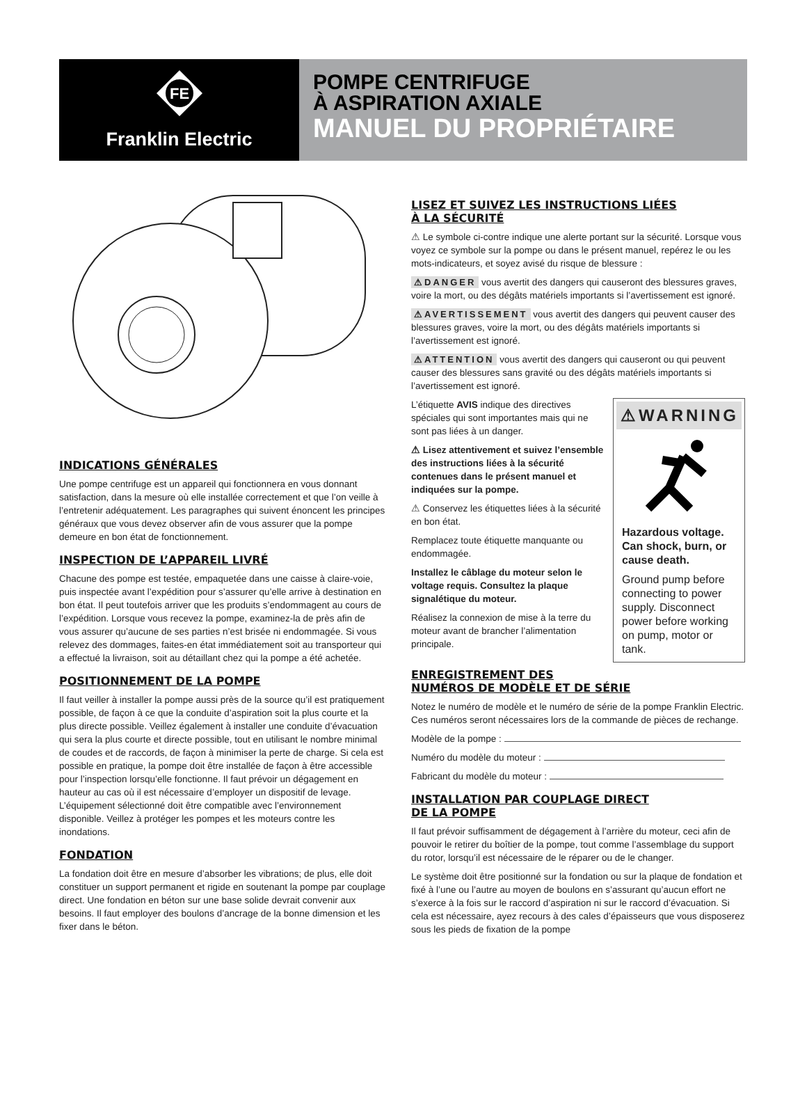FE
Franklin Electric
POMPE CENTRIFUGE
À ASPIRATION AXIALE
MANUEL DU PROPRIÉTAIRE
INDICATIONS GÉNÉRALES
Une pompe centrifuge est un appareil qui fonctionnera en vous donnant satisfaction, dans la mesure où elle installée correctement et que l’on veille à l’entretenir adéquatement. Les paragraphes qui suivent énoncent les principes généraux que vous devez observer afin de vous assurer que la pompe demeure en bon état de fonctionnement.
INSPECTION DE L’APPAREIL LIVRÉ
Chacune des pompe est testée, empaquetée dans une caisse à claire-voie, puis inspectée avant l’expédition pour s’assurer qu’elle arrive à destination en bon état. Il peut toutefois arriver que les produits s’endommagent au cours de l’expédition. Lorsque vous recevez la pompe, examinez-la de près afin de vous assurer qu’aucune de ses parties n’est brisée ni endommagée. Si vous relevez des dommages, faites-en état immédiatement soit au transporteur qui a effectué la livraison, soit au détaillant chez qui la pompe a été achetée.
POSITIONNEMENT DE LA POMPE
Il faut veiller à installer la pompe aussi près de la source qu’il est pratiquement possible, de façon à ce que la conduite d’aspiration soit la plus courte et la plus directe possible. Veillez également à installer une conduite d’évacuation qui sera la plus courte et directe possible, tout en utilisant le nombre minimal de coudes et de raccords, de façon à minimiser la perte de charge. Si cela est possible en pratique, la pompe doit être installée de façon à être accessible pour l’inspection lorsqu’elle fonctionne. Il faut prévoir un dégagement en hauteur au cas où il est nécessaire d’employer un dispositif de levage. L’équipement sélectionné doit être compatible avec l’environnement disponible. Veillez à protéger les pompes et les moteurs contre les inondations.
FONDATION
La fondation doit être en mesure d’absorber les vibrations; de plus, elle doit constituer un support permanent et rigide en soutenant la pompe par couplage direct. Une fondation en béton sur une base solide devrait convenir aux besoins. Il faut employer des boulons d’ancrage de la bonne dimension et les fixer dans le béton.
LISEZ ET SUIVEZ LES INSTRUCTIONS LIÉES
À LA SÉCURITÉ
⚠ Le symbole ci-contre indique une alerte portant sur la sécurité. Lorsque vous voyez ce symbole sur la pompe ou dans le présent manuel, repérez le ou les mots-indicateurs, et soyez avisé du risque de blessure :
⚠DANGER vous avertit des dangers qui causeront des blessures graves, voire la mort, ou des dégâts matériels importants si l’avertissement est ignoré.
⚠AVERTISSEMENT vous avertit des dangers qui peuvent causer des blessures graves, voire la mort, ou des dégâts matériels importants si l’avertissement est ignoré.
⚠ATTENTION vous avertit des dangers qui causeront ou qui peuvent causer des blessures sans gravité ou des dégâts matériels importants si l’avertissement est ignoré.
⚠WARNING
Hazardous voltage. Can shock, burn, or cause death.
Ground pump before connecting to power supply. Disconnect power before working on pump, motor or tank.
L’étiquette AVIS indique des directives spéciales qui sont importantes mais qui ne sont pas liées à un danger.
⚠ Lisez attentivement et suivez l’ensemble des instructions liées à la sécurité contenues dans le présent manuel et indiquées sur la pompe.
⚠ Conservez les étiquettes liées à la sécurité en bon état.
Remplacez toute étiquette manquante ou endommagée.
Installez le câblage du moteur selon le voltage requis. Consultez la plaque signalétique du moteur.
Réalisez la connexion de mise à la terre du moteur avant de brancher l’alimentation principale.
ENREGISTREMENT DES
NUMÉROS DE MODÈLE ET DE SÉRIE
Notez le numéro de modèle et le numéro de série de la pompe Franklin Electric. Ces numéros seront nécessaires lors de la commande de pièces de rechange.
Modèle de la pompe :
Numéro du modèle du moteur :
Fabricant du modèle du moteur :
INSTALLATION PAR COUPLAGE DIRECT
DE LA POMPE
Il faut prévoir suffisamment de dégagement à l’arrière du moteur, ceci afin de pouvoir le retirer du boîtier de la pompe, tout comme l’assemblage du support du rotor, lorsqu’il est nécessaire de le réparer ou de le changer.
Le système doit être positionné sur la fondation ou sur la plaque de fondation et fixé à l’une ou l’autre au moyen de boulons en s’assurant qu’aucun effort ne s’exerce à la fois sur le raccord d’aspiration ni sur le raccord d’évacuation. Si cela est nécessaire, ayez recours à des cales d’épaisseurs que vous disposerez sous les pieds de fixation de la pompe